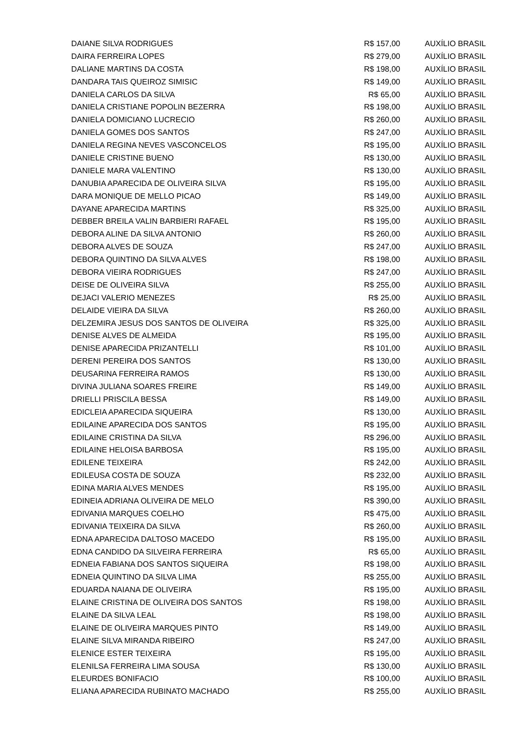| DAIANE SILVA RODRIGUES | R$ 157,00 | AUXÍLIO BRASIL |
| DAIRA FERREIRA LOPES | R$ 279,00 | AUXÍLIO BRASIL |
| DALIANE MARTINS DA COSTA | R$ 198,00 | AUXÍLIO BRASIL |
| DANDARA TAIS QUEIROZ SIMISIC | R$ 149,00 | AUXÍLIO BRASIL |
| DANIELA CARLOS DA SILVA | R$ 65,00 | AUXÍLIO BRASIL |
| DANIELA CRISTIANE POPOLIN BEZERRA | R$ 198,00 | AUXÍLIO BRASIL |
| DANIELA DOMICIANO LUCRECIO | R$ 260,00 | AUXÍLIO BRASIL |
| DANIELA GOMES DOS SANTOS | R$ 247,00 | AUXÍLIO BRASIL |
| DANIELA REGINA NEVES VASCONCELOS | R$ 195,00 | AUXÍLIO BRASIL |
| DANIELE CRISTINE BUENO | R$ 130,00 | AUXÍLIO BRASIL |
| DANIELE MARA VALENTINO | R$ 130,00 | AUXÍLIO BRASIL |
| DANUBIA APARECIDA DE OLIVEIRA SILVA | R$ 195,00 | AUXÍLIO BRASIL |
| DARA MONIQUE DE MELLO PICAO | R$ 149,00 | AUXÍLIO BRASIL |
| DAYANE APARECIDA MARTINS | R$ 325,00 | AUXÍLIO BRASIL |
| DEBBER BREILA VALIN BARBIERI RAFAEL | R$ 195,00 | AUXÍLIO BRASIL |
| DEBORA ALINE DA SILVA ANTONIO | R$ 260,00 | AUXÍLIO BRASIL |
| DEBORA ALVES DE SOUZA | R$ 247,00 | AUXÍLIO BRASIL |
| DEBORA QUINTINO DA SILVA ALVES | R$ 198,00 | AUXÍLIO BRASIL |
| DEBORA VIEIRA RODRIGUES | R$ 247,00 | AUXÍLIO BRASIL |
| DEISE DE OLIVEIRA SILVA | R$ 255,00 | AUXÍLIO BRASIL |
| DEJACI VALERIO MENEZES | R$ 25,00 | AUXÍLIO BRASIL |
| DELAIDE VIEIRA DA SILVA | R$ 260,00 | AUXÍLIO BRASIL |
| DELZEMIRA JESUS DOS SANTOS DE OLIVEIRA | R$ 325,00 | AUXÍLIO BRASIL |
| DENISE ALVES DE ALMEIDA | R$ 195,00 | AUXÍLIO BRASIL |
| DENISE APARECIDA PRIZANTELLI | R$ 101,00 | AUXÍLIO BRASIL |
| DERENI PEREIRA DOS SANTOS | R$ 130,00 | AUXÍLIO BRASIL |
| DEUSARINA FERREIRA RAMOS | R$ 130,00 | AUXÍLIO BRASIL |
| DIVINA JULIANA SOARES FREIRE | R$ 149,00 | AUXÍLIO BRASIL |
| DRIELLI PRISCILA BESSA | R$ 149,00 | AUXÍLIO BRASIL |
| EDICLEIA APARECIDA SIQUEIRA | R$ 130,00 | AUXÍLIO BRASIL |
| EDILAINE APARECIDA DOS SANTOS | R$ 195,00 | AUXÍLIO BRASIL |
| EDILAINE CRISTINA DA SILVA | R$ 296,00 | AUXÍLIO BRASIL |
| EDILAINE HELOISA BARBOSA | R$ 195,00 | AUXÍLIO BRASIL |
| EDILENE TEIXEIRA | R$ 242,00 | AUXÍLIO BRASIL |
| EDILEUSA COSTA DE SOUZA | R$ 232,00 | AUXÍLIO BRASIL |
| EDINA MARIA ALVES MENDES | R$ 195,00 | AUXÍLIO BRASIL |
| EDINEIA ADRIANA OLIVEIRA DE MELO | R$ 390,00 | AUXÍLIO BRASIL |
| EDIVANIA MARQUES COELHO | R$ 475,00 | AUXÍLIO BRASIL |
| EDIVANIA TEIXEIRA DA SILVA | R$ 260,00 | AUXÍLIO BRASIL |
| EDNA APARECIDA DALTOSO MACEDO | R$ 195,00 | AUXÍLIO BRASIL |
| EDNA CANDIDO DA SILVEIRA FERREIRA | R$ 65,00 | AUXÍLIO BRASIL |
| EDNEIA FABIANA DOS SANTOS SIQUEIRA | R$ 198,00 | AUXÍLIO BRASIL |
| EDNEIA QUINTINO DA SILVA LIMA | R$ 255,00 | AUXÍLIO BRASIL |
| EDUARDA NAIANA DE OLIVEIRA | R$ 195,00 | AUXÍLIO BRASIL |
| ELAINE CRISTINA DE OLIVEIRA DOS SANTOS | R$ 198,00 | AUXÍLIO BRASIL |
| ELAINE DA SILVA LEAL | R$ 198,00 | AUXÍLIO BRASIL |
| ELAINE DE OLIVEIRA MARQUES PINTO | R$ 149,00 | AUXÍLIO BRASIL |
| ELAINE SILVA MIRANDA RIBEIRO | R$ 247,00 | AUXÍLIO BRASIL |
| ELENICE ESTER TEIXEIRA | R$ 195,00 | AUXÍLIO BRASIL |
| ELENILSA FERREIRA LIMA SOUSA | R$ 130,00 | AUXÍLIO BRASIL |
| ELEURDES BONIFACIO | R$ 100,00 | AUXÍLIO BRASIL |
| ELIANA APARECIDA RUBINATO MACHADO | R$ 255,00 | AUXÍLIO BRASIL |